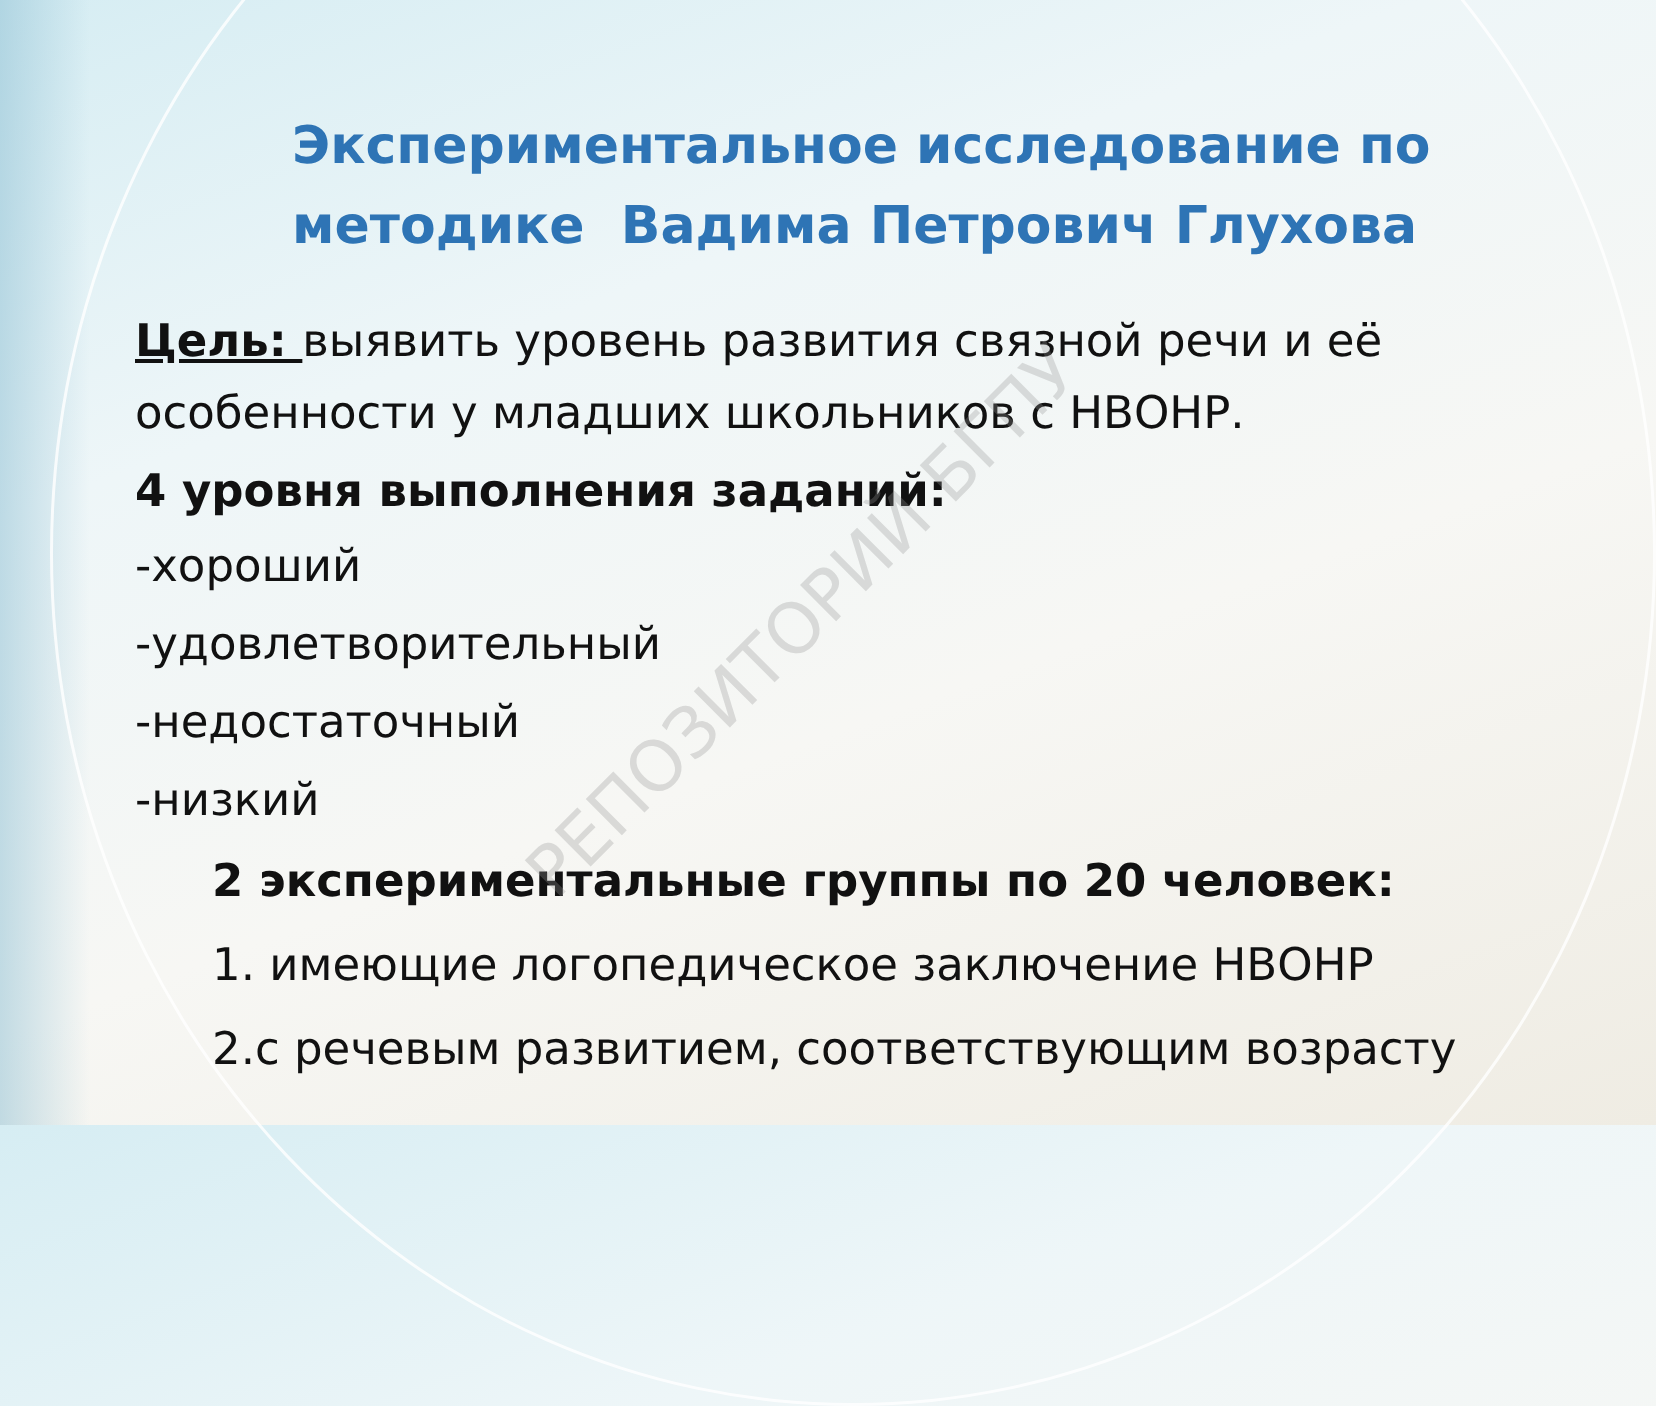Экспериментальное исследование по методике Вадима Петрович Глухова
Цель: выявить уровень развития связной речи и её особенности у младших школьников с НВОНР.
4 уровня выполнения заданий:
-хороший
-удовлетворительный
-недостаточный
-низкий
2 экспериментальные группы по 20 человек:
1. имеющие логопедическое заключение НВОНР
2.с речевым развитием, соответствующим возрасту
РЕПОЗИТОРИЙ БГПУ